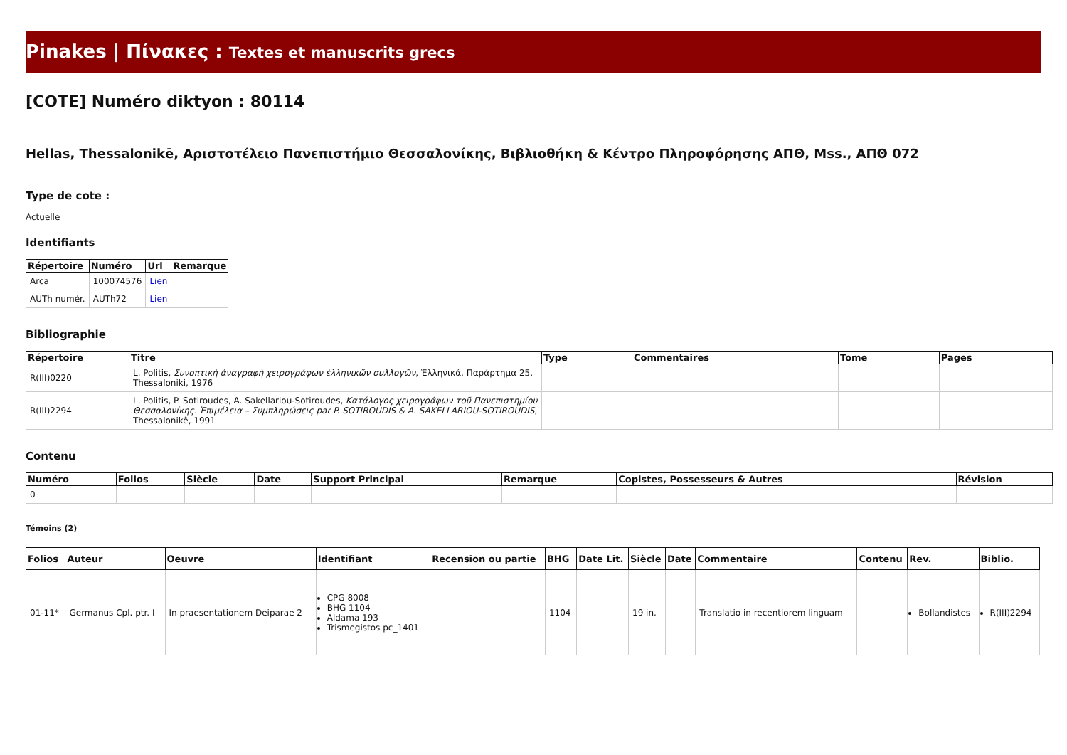Pinakes | Πίνακες : Textes et manuscrits grecs
[COTE] Numéro diktyon : 80114
Hellas, Thessalonikē, Αριστοτέλειο Πανεπιστήμιο Θεσσαλονίκης, Βιβλιοθήκη & Κέντρο Πληροφόρησης ΑΠΘ, Mss., ΑΠΘ 072
Type de cote :
Actuelle
Identifiants
| Répertoire | Numéro | Url | Remarque |
| --- | --- | --- | --- |
| Arca | 100074576 | Lien | |
| AUTh numér. | AUTh72 | Lien | |
Bibliographie
| Répertoire | Titre | Type | Commentaires | Tome | Pages |
| --- | --- | --- | --- | --- | --- |
| R(III)0220 | L. Politis, Συνοπτικὴ ἀναγραφὴ χειρογράφων ἑλληνικῶν συλλογῶν , Ἑλληνικά, Παράρτημα 25, Thessaloniki, 1976 | | | | |
| R(III)2294 | L. Politis, P. Sotiroudes, A. Sakellariou-Sotiroudes, Κατάλογος χειρογράφων τοῦ Πανεπιστημίου Θεσσαλονίκης. Ἐπιμέλεια – Συμπληρώσεις par P. SOTIROUDIS & A. SAKELLARIOU-SOTIROUDIS , Thessalonikê, 1991 | | | | |
Contenu
| Numéro | Folios | Siècle | Date | Support Principal | Remarque | Copistes, Possesseurs & Autres | Révision |
| --- | --- | --- | --- | --- | --- | --- | --- |
| 0 | | | | | | | |
Témoins (2)
| Folios | Auteur | Oeuvre | Identifiant | Recension ou partie | BHG | Date Lit. | Siècle | Date | Commentaire | Contenu | Rev. | Biblio. |
| --- | --- | --- | --- | --- | --- | --- | --- | --- | --- | --- | --- | --- |
| 01-11* | Germanus Cpl. ptr. I | In praesentationem Deiparae 2 | CPG 8008 BHG 1104 Aldama 193 Trismegistos pc_1401 | | 1104 | | 19 in. | | Translatio in recentiorem linguam | | Bollandistes | R(III)2294 |